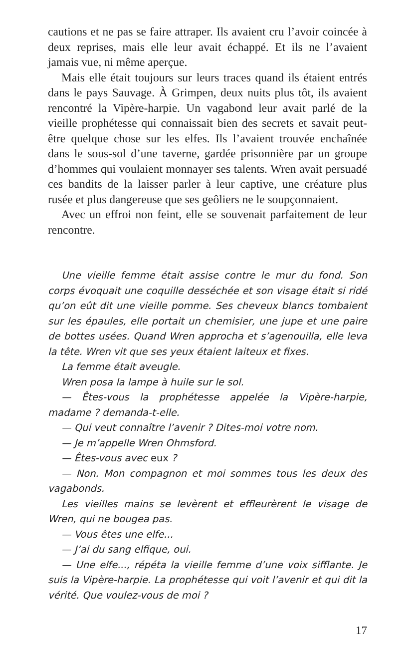cautions et ne pas se faire attraper. Ils avaient cru l’avoir coincée à deux reprises, mais elle leur avait échappé. Et ils ne l’avaient jamais vue, ni même aperçue.
Mais elle était toujours sur leurs traces quand ils étaient entrés dans le pays Sauvage. À Grimpen, deux nuits plus tôt, ils avaient rencontré la Vipère-harpie. Un vagabond leur avait parlé de la vieille prophétesse qui connaissait bien des secrets et savait peut-être quelque chose sur les elfes. Ils l’avaient trouvée enchaînée dans le sous-sol d’une taverne, gardée prisonnière par un groupe d’hommes qui voulaient monnayer ses talents. Wren avait persuadé ces bandits de la laisser parler à leur captive, une créature plus rusée et plus dangereuse que ses geôliers ne le soupçonnaient.
Avec un effroi non feint, elle se souvenait parfaitement de leur rencontre.
Une vieille femme était assise contre le mur du fond. Son corps évoquait une coquille desséchée et son visage était si ridé qu’on eût dit une vieille pomme. Ses cheveux blancs tombaient sur les épaules, elle portait un chemisier, une jupe et une paire de bottes usées. Quand Wren approcha et s’agenouilla, elle leva la tête. Wren vit que ses yeux étaient laiteux et fixes.
La femme était aveugle.
Wren posa la lampe à huile sur le sol.
— Êtes-vous la prophétesse appelée la Vipère-harpie, madame ? demanda-t-elle.
— Qui veut connaître l’avenir ? Dites-moi votre nom.
— Je m’appelle Wren Ohmsford.
— Êtes-vous avec eux ?
— Non. Mon compagnon et moi sommes tous les deux des vagabonds.
Les vieilles mains se levèrent et effleurèrent le visage de Wren, qui ne bougea pas.
— Vous êtes une elfe...
— J’ai du sang elfique, oui.
— Une elfe..., répéta la vieille femme d’une voix sifflante. Je suis la Vipère-harpie. La prophétesse qui voit l’avenir et qui dit la vérité. Que voulez-vous de moi ?
17